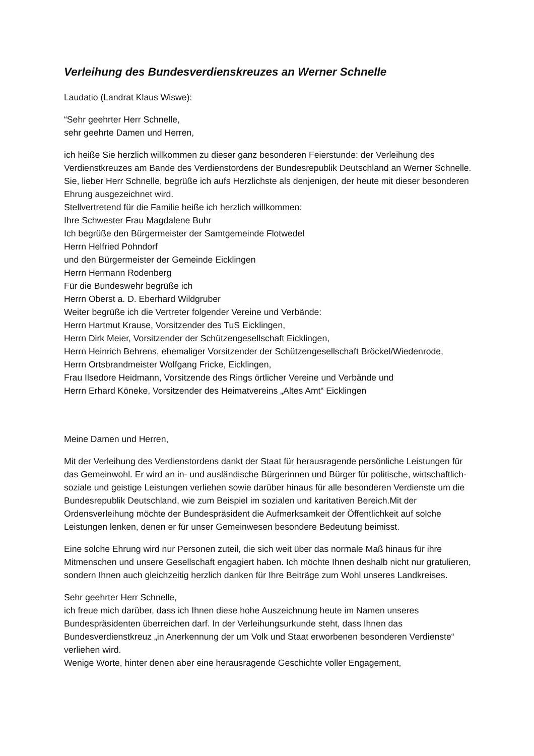Verleihung des Bundesverdienskreuzes an Werner Schnelle
Laudatio (Landrat Klaus Wiswe):
“Sehr geehrter Herr Schnelle,
sehr geehrte Damen und Herren,
ich heiße Sie herzlich willkommen zu dieser ganz besonderen Feierstunde: der Verleihung des Verdienstkreuzes am Bande des Verdienstordens der Bundesrepublik Deutschland an Werner Schnelle.
Sie, lieber Herr Schnelle, begrüße ich aufs Herzlichste als denjenigen, der heute mit dieser besonderen Ehrung ausgezeichnet wird.
Stellvertretend für die Familie heiße ich herzlich willkommen:
Ihre Schwester Frau Magdalene Buhr
Ich begrüße den Bürgermeister der Samtgemeinde Flotwedel
Herrn Helfried Pohndorf
und den Bürgermeister der Gemeinde Eicklingen
Herrn Hermann Rodenberg
Für die Bundeswehr begrüße ich
Herrn Oberst a. D. Eberhard Wildgruber
Weiter begrüße ich die Vertreter folgender Vereine und Verbände:
Herrn Hartmut Krause, Vorsitzender des TuS Eicklingen,
Herrn Dirk Meier, Vorsitzender der Schützengesellschaft Eicklingen,
Herrn Heinrich Behrens, ehemaliger Vorsitzender der Schützengesellschaft Bröckel/Wiedenrode, Herrn Ortsbrandmeister Wolfgang Fricke, Eicklingen,
Frau Ilsedore Heidmann, Vorsitzende des Rings örtlicher Vereine und Verbände und
Herrn Erhard Köneke, Vorsitzender des Heimatvereins „Altes Amt“ Eicklingen
Meine Damen und Herren,
Mit der Verleihung des Verdienstordens dankt der Staat für herausragende persönliche Leistungen für das Gemeinwohl. Er wird an in- und ausländische Bürgerinnen und Bürger für politische, wirtschaftlich-soziale und geistige Leistungen verliehen sowie darüber hinaus für alle besonderen Verdienste um die Bundesrepublik Deutschland, wie zum Beispiel im sozialen und karitativen Bereich.Mit der Ordensverleihung möchte der Bundespräsident die Aufmerksamkeit der Öffentlichkeit auf solche Leistungen lenken, denen er für unser Gemeinwesen besondere Bedeutung beimisst.
Eine solche Ehrung wird nur Personen zuteil, die sich weit über das normale Maß hinaus für ihre Mitmenschen und unsere Gesellschaft engagiert haben. Ich möchte Ihnen deshalb nicht nur gratulieren, sondern Ihnen auch gleichzeitig herzlich danken für Ihre Beiträge zum Wohl unseres Landkreises.
Sehr geehrter Herr Schnelle,
ich freue mich darüber, dass ich Ihnen diese hohe Auszeichnung heute im Namen unseres Bundespräsidenten überreichen darf. In der Verleihungsurkunde steht, dass Ihnen das Bundesverdienstkreuz „in Anerkennung der um Volk und Staat erworbenen besonderen Verdienste“ verliehen wird.
Wenige Worte, hinter denen aber eine herausragende Geschichte voller Engagement,